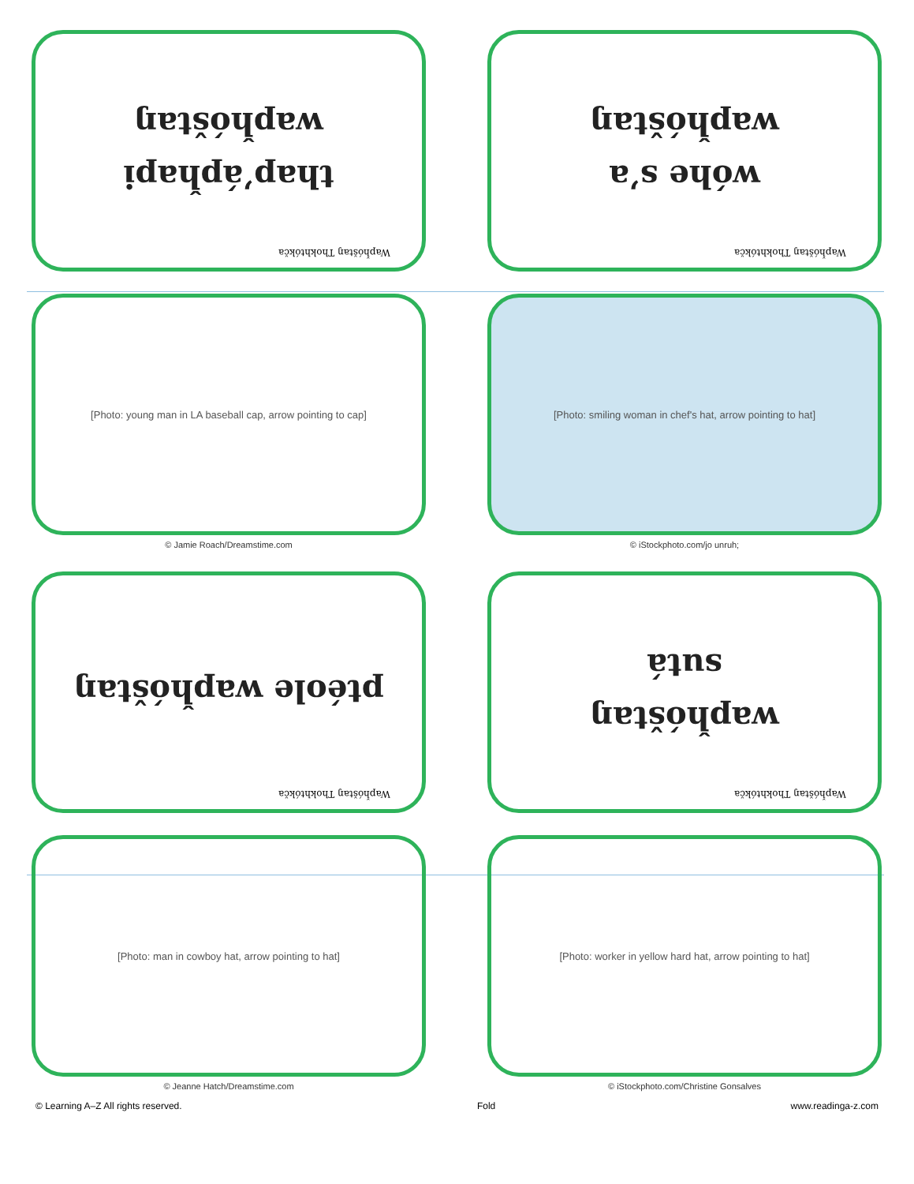Wapȟóštaŋ Thokhtókča
thapʼápȟapi
wapȟóštaŋ
Wapȟóštaŋ Thokhtókča
wóhe sʼa
wapȟóštaŋ
[Photo: young man in LA baseball cap, arrow pointing to cap]
© Jamie Roach/Dreamstime.com
[Photo: smiling woman in chef's hat, arrow pointing to hat]
© iStockphoto.com/jo unruh;
Wapȟóštaŋ Thokhtókča
ptéole wapȟóštaŋ
Wapȟóštaŋ Thokhtókča
wapȟóštaŋ
sutá
[Photo: man in cowboy hat, arrow pointing to hat]
© Jeanne Hatch/Dreamstime.com
[Photo: worker in yellow hard hat, arrow pointing to hat]
© iStockphoto.com/Christine Gonsalves
© Learning A–Z All rights reserved. Fold www.readinga-z.com